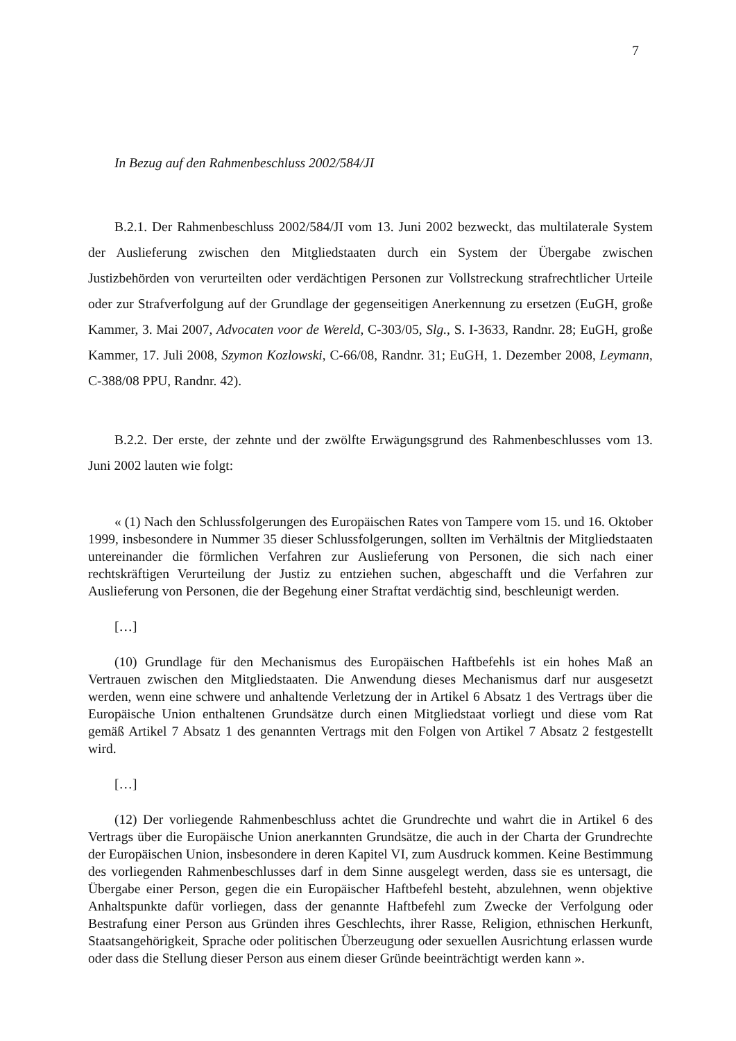7
In Bezug auf den Rahmenbeschluss 2002/584/JI
B.2.1. Der Rahmenbeschluss 2002/584/JI vom 13. Juni 2002 bezweckt, das multilaterale System der Auslieferung zwischen den Mitgliedstaaten durch ein System der Übergabe zwischen Justizbehörden von verurteilten oder verdächtigen Personen zur Vollstreckung strafrechtlicher Urteile oder zur Strafverfolgung auf der Grundlage der gegenseitigen Anerkennung zu ersetzen (EuGH, große Kammer, 3. Mai 2007, Advocaten voor de Wereld, C-303/05, Slg., S. I-3633, Randnr. 28; EuGH, große Kammer, 17. Juli 2008, Szymon Kozlowski, C-66/08, Randnr. 31; EuGH, 1. Dezember 2008, Leymann, C-388/08 PPU, Randnr. 42).
B.2.2. Der erste, der zehnte und der zwölfte Erwägungsgrund des Rahmenbeschlusses vom 13. Juni 2002 lauten wie folgt:
« (1) Nach den Schlussfolgerungen des Europäischen Rates von Tampere vom 15. und 16. Oktober 1999, insbesondere in Nummer 35 dieser Schlussfolgerungen, sollten im Verhältnis der Mitgliedstaaten untereinander die förmlichen Verfahren zur Auslieferung von Personen, die sich nach einer rechtskräftigen Verurteilung der Justiz zu entziehen suchen, abgeschafft und die Verfahren zur Auslieferung von Personen, die der Begehung einer Straftat verdächtig sind, beschleunigt werden.
[…]
(10) Grundlage für den Mechanismus des Europäischen Haftbefehls ist ein hohes Maß an Vertrauen zwischen den Mitgliedstaaten. Die Anwendung dieses Mechanismus darf nur ausgesetzt werden, wenn eine schwere und anhaltende Verletzung der in Artikel 6 Absatz 1 des Vertrags über die Europäische Union enthaltenen Grundsätze durch einen Mitgliedstaat vorliegt und diese vom Rat gemäß Artikel 7 Absatz 1 des genannten Vertrags mit den Folgen von Artikel 7 Absatz 2 festgestellt wird.
[…]
(12) Der vorliegende Rahmenbeschluss achtet die Grundrechte und wahrt die in Artikel 6 des Vertrags über die Europäische Union anerkannten Grundsätze, die auch in der Charta der Grundrechte der Europäischen Union, insbesondere in deren Kapitel VI, zum Ausdruck kommen. Keine Bestimmung des vorliegenden Rahmenbeschlusses darf in dem Sinne ausgelegt werden, dass sie es untersagt, die Übergabe einer Person, gegen die ein Europäischer Haftbefehl besteht, abzulehnen, wenn objektive Anhaltspunkte dafür vorliegen, dass der genannte Haftbefehl zum Zwecke der Verfolgung oder Bestrafung einer Person aus Gründen ihres Geschlechts, ihrer Rasse, Religion, ethnischen Herkunft, Staatsangehörigkeit, Sprache oder politischen Überzeugung oder sexuellen Ausrichtung erlassen wurde oder dass die Stellung dieser Person aus einem dieser Gründe beeinträchtigt werden kann ».